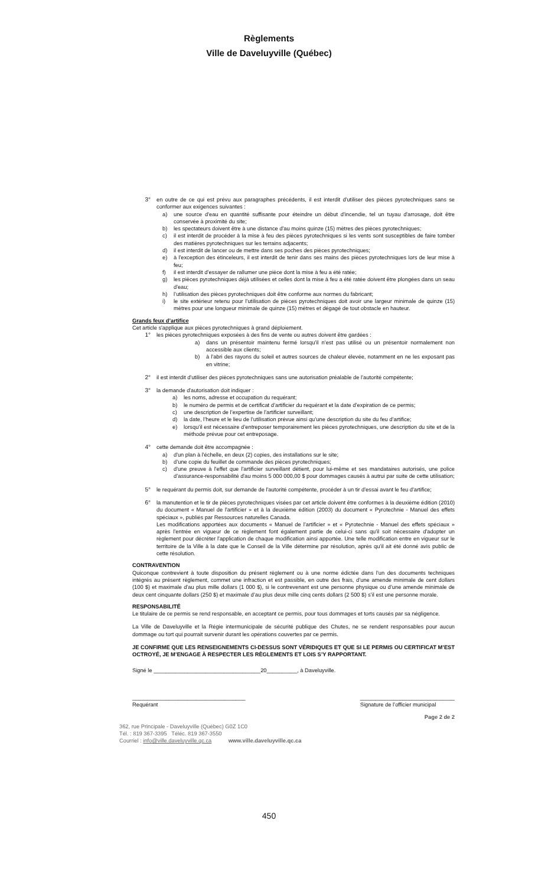Règlements
Ville de Daveluyville (Québec)
3° en outre de ce qui est prévu aux paragraphes précédents, il est interdit d'utiliser des pièces pyrotechniques sans se conformer aux exigences suivantes :
a) une source d'eau en quantité suffisante pour éteindre un début d'incendie, tel un tuyau d'arrosage, doit être conservée à proximité du site;
b) les spectateurs doivent être à une distance d'au moins quinze (15) mètres des pièces pyrotechniques;
c) il est interdit de procéder à la mise à feu des pièces pyrotechniques si les vents sont susceptibles de faire tomber des matières pyrotechniques sur les terrains adjacents;
d) il est interdit de lancer ou de mettre dans ses poches des pièces pyrotechniques;
e) à l'exception des étinceleurs, il est interdit de tenir dans ses mains des pièces pyrotechniques lors de leur mise à feu;
f) il est interdit d’essayer de rallumer une pièce dont la mise à feu a été ratée;
g) les pièces pyrotechniques déjà utilisées et celles dont la mise à feu a été ratée doivent être plongées dans un seau d'eau;
h) l’utilisation des pièces pyrotechniques doit être conforme aux normes du fabricant;
i) le site extérieur retenu pour l’utilisation de pièces pyrotechniques doit avoir une largeur minimale de quinze (15) mètres pour une longueur minimale de quinze (15) mètres et dégagé de tout obstacle en hauteur.
Grands feux d’artifice
Cet article s'applique aux pièces pyrotechniques à grand déploiement.
1° les pièces pyrotechniques exposées à des fins de vente ou autres doivent être gardées :
a) dans un présentoir maintenu fermé lorsqu'il n’est pas utilisé ou un présentoir normalement non accessible aux clients;
b) à l'abri des rayons du soleil et autres sources de chaleur élevée, notamment en ne les exposant pas en vitrine;
2° il est interdit d'utiliser des pièces pyrotechniques sans une autorisation préalable de l’autorité compétente;
3° la demande d'autorisation doit indiquer :
a) les noms, adresse et occupation du requérant;
b) le numéro de permis et de certificat d’artificier du requérant et la date d’expiration de ce permis;
c) une description de l’expertise de l’artificier surveillant;
d) la date, l’heure et le lieu de l’utilisation prévue ainsi qu’une description du site du feu d’artifice;
e) lorsqu’il est nécessaire d’entreposer temporairement les pièces pyrotechniques, une description du site et de la méthode prévue pour cet entreposage.
4° cette demande doit être accompagnée :
a) d'un plan à l'échelle, en deux (2) copies, des installations sur le site;
b) d’une copie du feuillet de commande des pièces pyrotechniques;
c) d'une preuve à l'effet que l'artificier surveillant détient, pour lui-même et ses mandataires autorisés, une police d’assurance-responsabilité d'au moins 5 000 000,00 $ pour dommages causés à autrui par suite de cette utilisation;
5° le requérant du permis doit, sur demande de l'autorité compétente, procéder à un tir d'essai avant le feu d'artifice;
6° la manutention et le tir de pièces pyrotechniques visées par cet article doivent être conformes à la deuxième édition (2010) du document « Manuel de l'artificier » et à la deuxième édition (2003) du document « Pyrotechnie - Manuel des effets spéciaux », publiés par Ressources naturelles Canada.
Les modifications apportées aux documents « Manuel de l’artificier » et « Pyrotechnie - Manuel des effets spéciaux » après l’entrée en vigueur de ce règlement font également partie de celui-ci sans qu'il soit nécessaire d'adopter un règlement pour décréter l'application de chaque modification ainsi apportée. Une telle modification entre en vigueur sur le territoire de la Ville à la date que le Conseil de la Ville détermine par résolution, après qu’il ait été donné avis public de cette résolution.
CONTRAVENTION
Quiconque contrevient à toute disposition du présent règlement ou à une norme édictée dans l’un des documents techniques intégrés au présent règlement, commet une infraction et est passible, en outre des frais, d’une amende minimale de cent dollars (100 $) et maximale d’au plus mille dollars (1 000 $), si le contrevenant est une personne physique ou d’une amende minimale de deux cent cinquante dollars (250 $) et maximale d’au plus deux mille cinq cents dollars (2 500 $) s’il est une personne morale.
RESPONSABILITÉ
Le titulaire de ce permis se rend responsable, en acceptant ce permis, pour tous dommages et torts causés par sa négligence.
La Ville de Daveluyville et la Régie intermunicipale de sécurité publique des Chutes, ne se rendent responsables pour aucun dommage ou tort qui pourrait survenir durant les opérations couvertes par ce permis.
JE CONFIRME QUE LES RENSEIGNEMENTS CI-DESSUS SONT VÉRIDIQUES ET QUE SI LE PERMIS OU CERTIFICAT M’EST OCTROYÉ, JE M’ENGAGE À RESPECTER LES RÈGLEMENTS ET LOIS S’Y RAPPORTANT.
Signé le ___________________________________20__________, à Daveluyville.
_____________________________________
Requérant _______________________________
Signature de l’officier municipal
Page 2 de 2
362, rue Principale - Daveluyville (Québec) G0Z 1C0
Tél. : 819 367-3395 Téléc. 819 367-3550
Courriel : info@ville.daveluyville.qc.ca www.ville.daveluyville.qc.ca
450